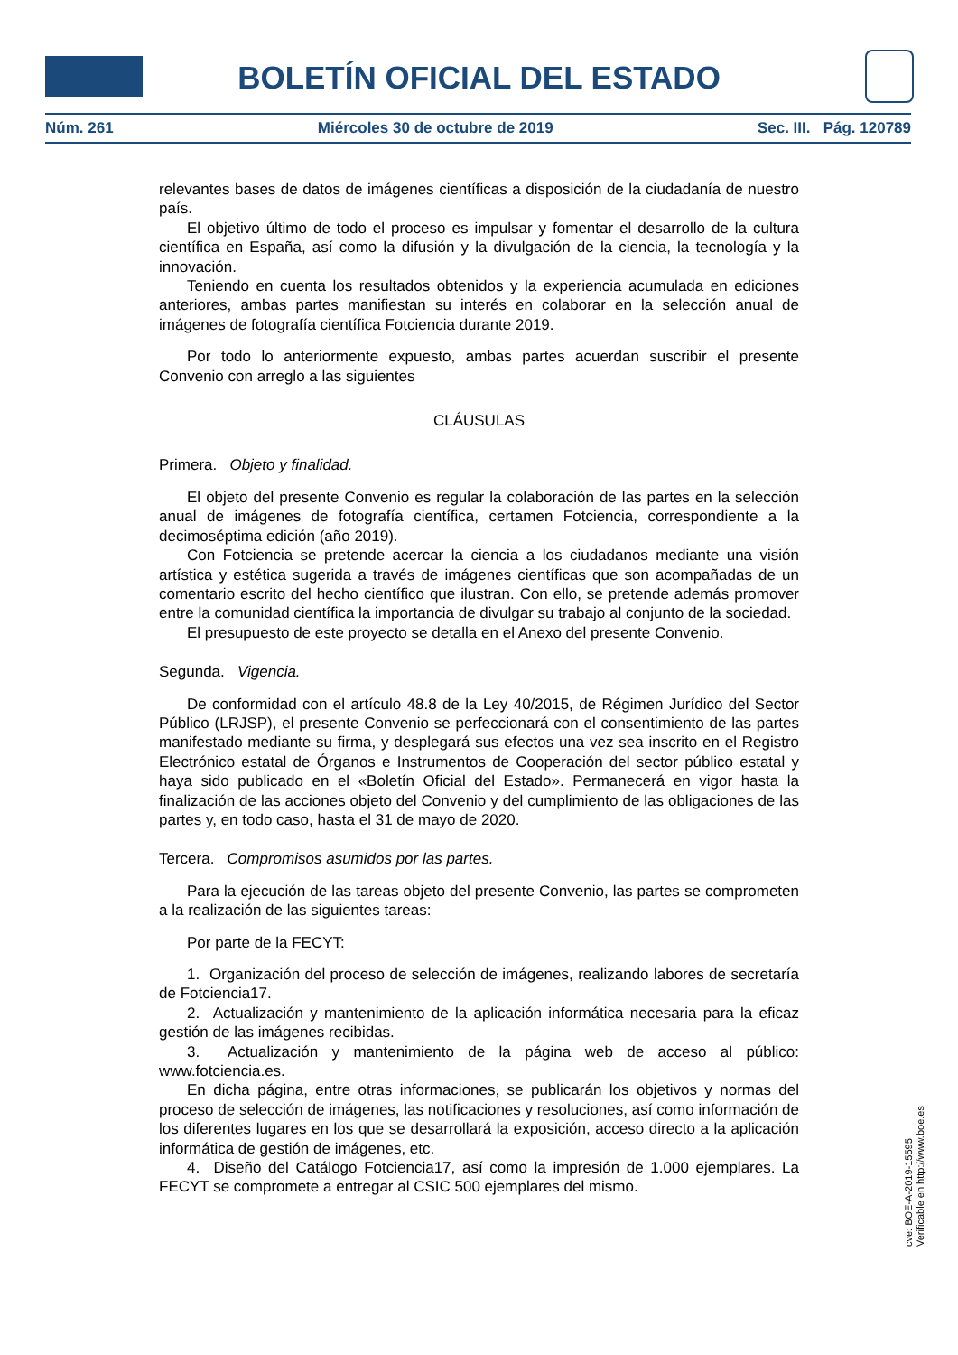BOLETÍN OFICIAL DEL ESTADO
Núm. 261 Miércoles 30 de octubre de 2019 Sec. III. Pág. 120789
relevantes bases de datos de imágenes científicas a disposición de la ciudadanía de nuestro país.
El objetivo último de todo el proceso es impulsar y fomentar el desarrollo de la cultura científica en España, así como la difusión y la divulgación de la ciencia, la tecnología y la innovación.
Teniendo en cuenta los resultados obtenidos y la experiencia acumulada en ediciones anteriores, ambas partes manifiestan su interés en colaborar en la selección anual de imágenes de fotografía científica Fotciencia durante 2019.
Por todo lo anteriormente expuesto, ambas partes acuerdan suscribir el presente Convenio con arreglo a las siguientes
CLÁUSULAS
Primera. Objeto y finalidad.
El objeto del presente Convenio es regular la colaboración de las partes en la selección anual de imágenes de fotografía científica, certamen Fotciencia, correspondiente a la decimoséptima edición (año 2019).
Con Fotciencia se pretende acercar la ciencia a los ciudadanos mediante una visión artística y estética sugerida a través de imágenes científicas que son acompañadas de un comentario escrito del hecho científico que ilustran. Con ello, se pretende además promover entre la comunidad científica la importancia de divulgar su trabajo al conjunto de la sociedad.
El presupuesto de este proyecto se detalla en el Anexo del presente Convenio.
Segunda. Vigencia.
De conformidad con el artículo 48.8 de la Ley 40/2015, de Régimen Jurídico del Sector Público (LRJSP), el presente Convenio se perfeccionará con el consentimiento de las partes manifestado mediante su firma, y desplegará sus efectos una vez sea inscrito en el Registro Electrónico estatal de Órganos e Instrumentos de Cooperación del sector público estatal y haya sido publicado en el «Boletín Oficial del Estado». Permanecerá en vigor hasta la finalización de las acciones objeto del Convenio y del cumplimiento de las obligaciones de las partes y, en todo caso, hasta el 31 de mayo de 2020.
Tercera. Compromisos asumidos por las partes.
Para la ejecución de las tareas objeto del presente Convenio, las partes se comprometen a la realización de las siguientes tareas:
Por parte de la FECYT:
1. Organización del proceso de selección de imágenes, realizando labores de secretaría de Fotciencia17.
2. Actualización y mantenimiento de la aplicación informática necesaria para la eficaz gestión de las imágenes recibidas.
3. Actualización y mantenimiento de la página web de acceso al público: www.fotciencia.es.
En dicha página, entre otras informaciones, se publicarán los objetivos y normas del proceso de selección de imágenes, las notificaciones y resoluciones, así como información de los diferentes lugares en los que se desarrollará la exposición, acceso directo a la aplicación informática de gestión de imágenes, etc.
4. Diseño del Catálogo Fotciencia17, así como la impresión de 1.000 ejemplares. La FECYT se compromete a entregar al CSIC 500 ejemplares del mismo.
cve: BOE-A-2019-15595
Verificable en http://www.boe.es